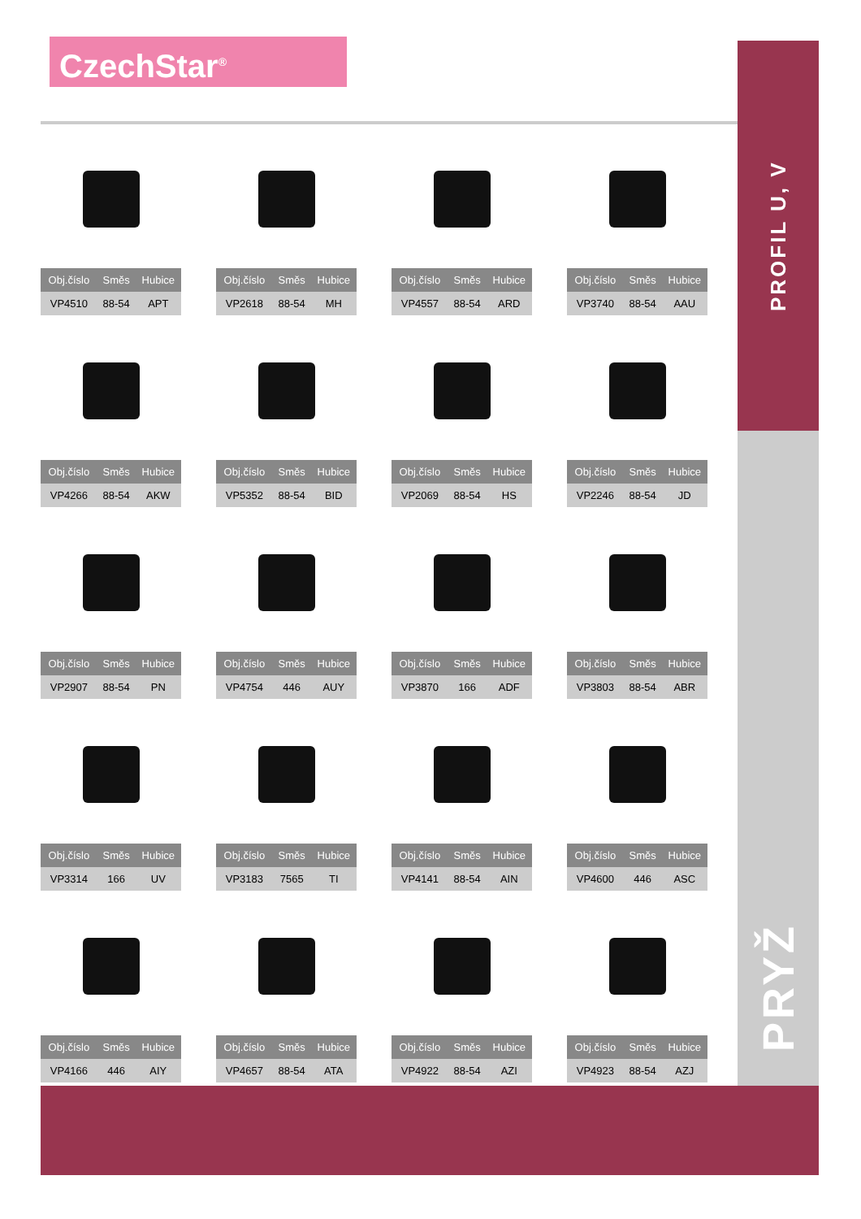CzechStar<sup>®</sup>
PROFIL U, V
PRYŽ
| Obj.číslo | Směs | Hubice |
| --- | --- | --- |
| VP4510 | 88-54 | APT |
| Obj.číslo | Směs | Hubice |
| --- | --- | --- |
| VP2618 | 88-54 | MH |
| Obj.číslo | Směs | Hubice |
| --- | --- | --- |
| VP4557 | 88-54 | ARD |
| Obj.číslo | Směs | Hubice |
| --- | --- | --- |
| VP3740 | 88-54 | AAU |
| Obj.číslo | Směs | Hubice |
| --- | --- | --- |
| VP4266 | 88-54 | AKW |
| Obj.číslo | Směs | Hubice |
| --- | --- | --- |
| VP5352 | 88-54 | BID |
| Obj.číslo | Směs | Hubice |
| --- | --- | --- |
| VP2069 | 88-54 | HS |
| Obj.číslo | Směs | Hubice |
| --- | --- | --- |
| VP2246 | 88-54 | JD |
| Obj.číslo | Směs | Hubice |
| --- | --- | --- |
| VP2907 | 88-54 | PN |
| Obj.číslo | Směs | Hubice |
| --- | --- | --- |
| VP4754 | 446 | AUY |
| Obj.číslo | Směs | Hubice |
| --- | --- | --- |
| VP3870 | 166 | ADF |
| Obj.číslo | Směs | Hubice |
| --- | --- | --- |
| VP3803 | 88-54 | ABR |
| Obj.číslo | Směs | Hubice |
| --- | --- | --- |
| VP3314 | 166 | UV |
| Obj.číslo | Směs | Hubice |
| --- | --- | --- |
| VP3183 | 7565 | TI |
| Obj.číslo | Směs | Hubice |
| --- | --- | --- |
| VP4141 | 88-54 | AIN |
| Obj.číslo | Směs | Hubice |
| --- | --- | --- |
| VP4600 | 446 | ASC |
| Obj.číslo | Směs | Hubice |
| --- | --- | --- |
| VP4166 | 446 | AIY |
| Obj.číslo | Směs | Hubice |
| --- | --- | --- |
| VP4657 | 88-54 | ATA |
| Obj.číslo | Směs | Hubice |
| --- | --- | --- |
| VP4922 | 88-54 | AZI |
| Obj.číslo | Směs | Hubice |
| --- | --- | --- |
| VP4923 | 88-54 | AZJ |